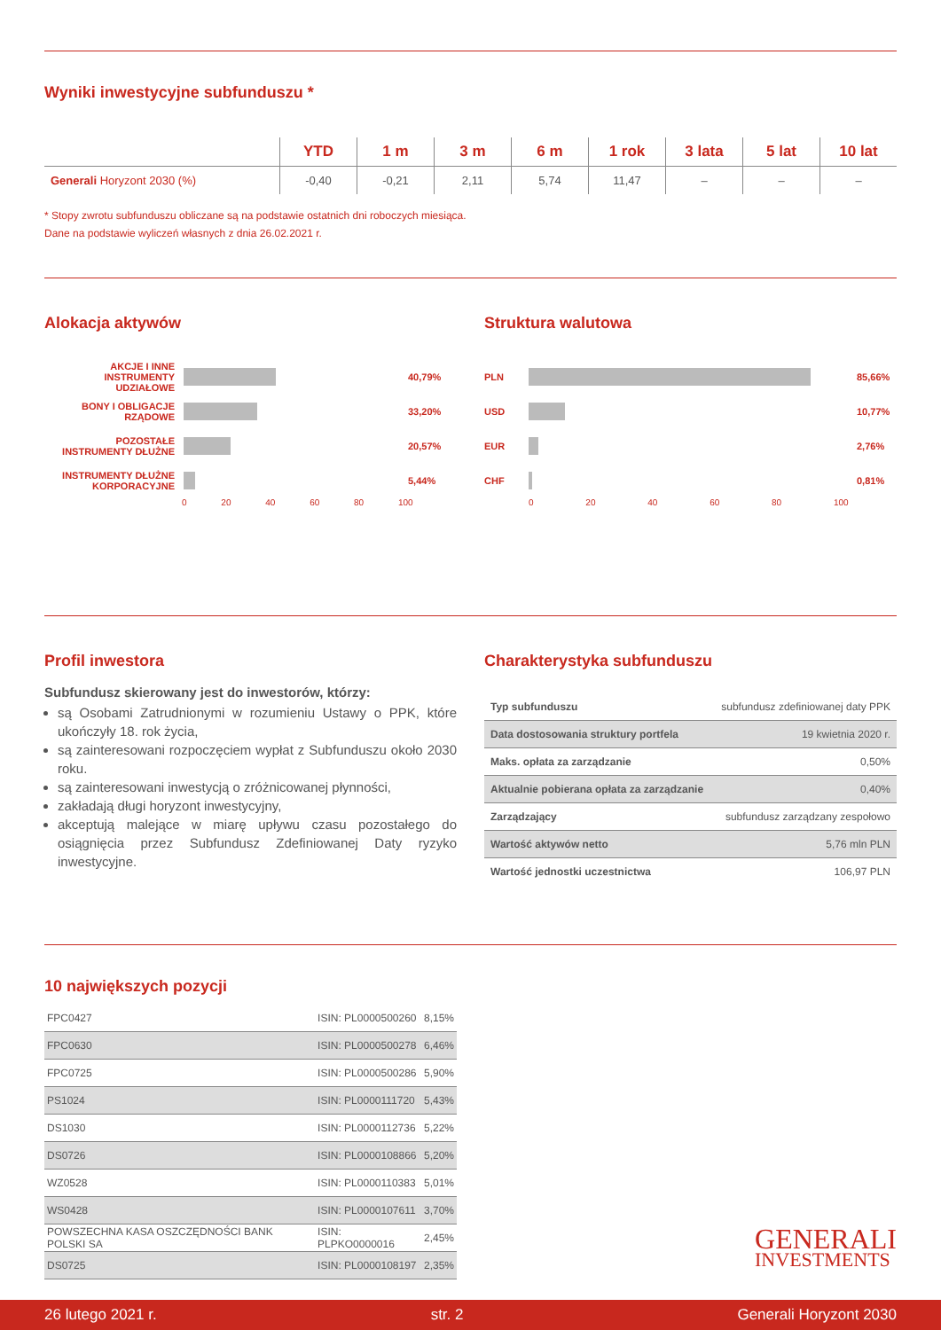Wyniki inwestycyjne subfunduszu *
| | YTD | 1 m | 3 m | 6 m | 1 rok | 3 lata | 5 lat | 10 lat |
| --- | --- | --- | --- | --- | --- | --- | --- | --- |
| Generali Horyzont 2030 (%) | -0,40 | -0,21 | 2,11 | 5,74 | 11,47 | – | – | – |
* Stopy zwrotu subfunduszu obliczane są na podstawie ostatnich dni roboczych miesiąca.
Dane na podstawie wyliczeń własnych z dnia 26.02.2021 r.
Alokacja aktywów
AKCJE I INNE INSTRUMENTY UDZIAŁOWE
40,79%
BONY I OBLIGACJE RZĄDOWE
33,20%
POZOSTAŁE INSTRUMENTY DŁUŻNE
20,57%
INSTRUMENTY DŁUŻNE KORPORACYJNE
5,44%
0 20 40 60 80 100
Struktura walutowa
PLN 85,66%
USD 10,77%
EUR 2,76%
CHF 0,81%
0 20 40 60 80 100
Profil inwestora
Subfundusz skierowany jest do inwestorów, którzy:
są Osobami Zatrudnionymi w rozumieniu Ustawy o PPK, które ukończyły 18. rok życia,
są zainteresowani rozpoczęciem wypłat z Subfunduszu około 2030 roku.
są zainteresowani inwestycją o zróżnicowanej płynności,
zakładają długi horyzont inwestycyjny,
akceptują malejące w miarę upływu czasu pozostałego do osiągnięcia przez Subfundusz Zdefiniowanej Daty ryzyko inwestycyjne.
Charakterystyka subfunduszu
| Typ subfunduszu | subfundusz zdefiniowanej daty PPK |
| Data dostosowania struktury portfela | 19 kwietnia 2020 r. |
| Maks. opłata za zarządzanie | 0,50% |
| Aktualnie pobierana opłata za zarządzanie | 0,40% |
| Zarządzający | subfundusz zarządzany zespołowo |
| Wartość aktywów netto | 5,76 mln PLN |
| Wartość jednostki uczestnictwa | 106,97 PLN |
10 największych pozycji
| FPC0427 | ISIN: PL0000500260 | 8,15% |
| FPC0630 | ISIN: PL0000500278 | 6,46% |
| FPC0725 | ISIN: PL0000500286 | 5,90% |
| PS1024 | ISIN: PL0000111720 | 5,43% |
| DS1030 | ISIN: PL0000112736 | 5,22% |
| DS0726 | ISIN: PL0000108866 | 5,20% |
| WZ0528 | ISIN: PL0000110383 | 5,01% |
| WS0428 | ISIN: PL0000107611 | 3,70% |
| POWSZECHNA KASA OSZCZĘDNOŚCI BANK POLSKI SA | ISIN: PLPKO0000016 | 2,45% |
| DS0725 | ISIN: PL0000108197 | 2,35% |
GENERALI
INVESTMENTS
26 lutego 2021 r. str. 2 Generali Horyzont 2030